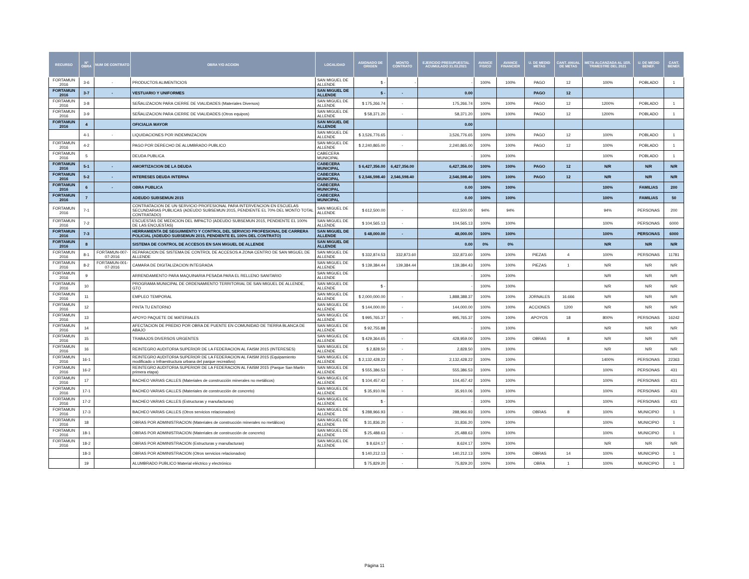| RECURSO | N° OBRA | NUM DE CONTRATO | OBRA Y/O ACCION | LOCALIDAD | ASIGNADO DE ORIGEN | MONTO CONTRATO | EJERCIDO PRESUPUESTAL ACUMULADO 31.03.2021 | AVANCE FISICO | AVANCE FINANCIER | U. DE MEDID METAS | CANT. ANUAL DE METAS | META ALCANZADA AL 1ER. TRIMESTRE DEL 2021 | U. DE MEDID BENEF. | CANT. BENEF. |
| --- | --- | --- | --- | --- | --- | --- | --- | --- | --- | --- | --- | --- | --- | --- |
| FORTAMUN 2016 | 3-6 | - | PRODUCTOS ALIMENTICIOS | SAN MIGUEL DE ALLENDE | $ - | - | - | 100% | 100% | PAGO | 12 | 100% | POBLADO | 1 |
| FORTAMUN 2016 | 3-7 | - | VESTUARIO Y UNIFORMES | SAN MIGUEL DE ALLENDE | $ - | - | 0.00 | | | PAGO | 12 | | | |
| FORTAMUN 2016 | 3-8 | | SEÑALIZACION PARA CIERRE DE VIALIDADES (Materiales Diversos) | SAN MIGUEL DE ALLENDE | $ 175,266.74 | - | 175,266.74 | 100% | 100% | PAGO | 12 | 1200% | POBLADO | 1 |
| FORTAMUN 2016 | 3-9 | | SEÑALIZACION PARA CIERRE DE VIALIDADES (Otros equipos) | SAN MIGUEL DE ALLENDE | $ 58,371.20 | - | 58,371.20 | 100% | 100% | PAGO | 12 | 1200% | POBLADO | 1 |
| FORTAMUN 2016 | 4 | | OFICIALIA MAYOR | SAN MIGUEL DE ALLENDE | | | 0.00 | | | | | | | |
| | 4-1 | - | LIQUIDACIONES POR INDEMNIZACION | SAN MIGUEL DE ALLENDE | $ 3,526,776.65 | - | 3,526,776.65 | 100% | 100% | PAGO | 12 | 100% | POBLADO | 1 |
| FORTAMUN 2016 | 4-2 | | PAGO POR DERECHO DE ALUMBRADO PUBLICO | SAN MIGUEL DE ALLENDE | $ 2,240,865.00 | - | 2,240,865.00 | 100% | 100% | PAGO | 12 | 100% | POBLADO | 1 |
| FORTAMUN 2016 | 5 | | DEUDA PUBLICA | CABECERA MUNICIPAL | | | - | 100% | 100% | | | 100% | POBLADO | 1 |
| FORTAMUN 2016 | 5-1 | - | AMORTIZACION DE LA DEUDA | CABECERA MUNICIPAL | $ 6,427,356.00 | 6,427,356.00 | 6,427,356.00 | 100% | 100% | PAGO | 12 | N/R | N/R | N/R |
| FORTAMUN 2016 | 5-2 | - | INTERESES DEUDA INTERNA | CABECERA MUNICIPAL | $ 2,546,598.40 | 2,546,598.40 | 2,546,598.40 | 100% | 100% | PAGO | 12 | N/R | N/R | N/R |
| FORTAMUN 2016 | 6 | - | OBRA PUBLICA | CABECERA MUNICIPAL | | | 0.00 | 100% | 100% | | | 100% | FAMILIAS | 200 |
| FORTAMUN 2016 | 7 | | ADEUDO SUBSEMUN 2015 | CABECERA MUNICIPAL | | | 0.00 | 100% | 100% | | | 100% | FAMILIAS | 50 |
| FORTAMUN 2016 | 7-1 | | CONTRATACION DE UN SERVICIO PROFESIONAL PARA INTERVENCION EN ESCUELAS SECUNDARIAS PUBLICAS (ADEUDO SUBSEMUN 2015, PENDIENTE EL 70% DEL MONTO TOTAL CONTRATADO) | SAN MIGUEL DE ALLENDE | $ 612,500.00 | - | 612,500.00 | 94% | 94% | | | 94% | PERSONAS | 200 |
| FORTAMUN 2016 | 7-2 | | ESCUESTAS DE MEDICION DEL IMPACTO (ADEUDO SUBSEMUN 2015, PENDIENTE EL 100% DE LAS ENCUESTAS) | SAN MIGUEL DE ALLENDE | $ 104,565.13 | - | 104,565.13 | 100% | 100% | | | 100% | PERSONAS | 6000 |
| FORTAMUN 2016 | 7-3 | | HERRAMIENTA DE SEGUIMIENTO Y CONTROL DEL SERVICIO PROFESIONAL DE CARRERA POLICIAL (ADEUDO SUBSEMUN 2015, PENDIENTE EL 100% DEL CONTRATO) | SAN MIGUEL DE ALLENDE | $ 48,000.00 | - | 48,000.00 | 100% | 100% | | | 100% | PERSONAS | 6000 |
| FORTAMUN 2016 | 8 | | SISTEMA DE CONTROL DE ACCESOS EN SAN MIGUEL DE ALLENDE | SAN MIGUEL DE ALLENDE | | | 0.00 | 0% | 0% | | | N/R | N/R | N/R |
| FORTAMUN 2016 | 8-1 | FORTAMUN-007-07-2016 | REPARACION DE SISTEMA DE CONTROL DE ACCESOS A ZONA CENTRO DE SAN MIGUEL DE ALLENDE | SAN MIGUEL DE ALLENDE | $ 332,874.53 | 332,873.60 | 332,873.60 | 100% | 100% | PIEZAS | 4 | 100% | PERSONAS | 11781 |
| FORTAMUN 2016 | 8-2 | FORTAMUN-001-07-2016 | CAMARA DE DIGITALIZACION INTEGRADA | SAN MIGUEL DE ALLENDE | $ 139,384.44 | 139,384.44 | 139,384.43 | 100% | 100% | PIEZAS | 1 | N/R | N/R | N/R |
| FORTAMUN 2016 | 9 | | ARRENDAMIENTO PARA MAQUINARIA PESADA PARA EL RELLENO SANITARIO | SAN MIGUEL DE ALLENDE | | | - | 100% | 100% | | | N/R | N/R | N/R |
| FORTAMUN 2016 | 10 | | PROGRAMA MUNICIPAL DE ORDENAMIENTO TERRITORIAL DE SAN MIGUEL DE ALLENDE, GTO | SAN MIGUEL DE ALLENDE | $ - | | - | 100% | 100% | | | N/R | N/R | N/R |
| FORTAMUN 2016 | 11 | | EMPLEO TEMPORAL | SAN MIGUEL DE ALLENDE | $ 2,000,000.00 | - | 1,888,388.37 | 100% | 100% | JORNALES | 16.666 | N/R | N/R | N/R |
| FORTAMUN 2016 | 12 | | PINTA TU ENTORNO | SAN MIGUEL DE ALLENDE | $ 144,000.00 | - | 144,000.00 | 100% | 100% | ACCIONES | 1200 | N/R | N/R | N/R |
| FORTAMUN 2016 | 13 | | APOYO PAQUETE DE MATERIALES | SAN MIGUEL DE ALLENDE | $ 995,765.37 | - | 995,765.37 | 100% | 100% | APOYOS | 18 | 800% | PERSONAS | 16242 |
| FORTAMUN 2016 | 14 | | AFECTACION DE PREDIO POR OBRA DE PUENTE EN COMUNIDAD DE TIERRA BLANCA DE ABAJO | SAN MIGUEL DE ALLENDE | $ 92,755.88 | | - | 100% | 100% | | | N/R | N/R | N/R |
| FORTAMUN 2016 | 15 | | TRABAJOS DIVERSOS URGENTES | SAN MIGUEL DE ALLENDE | $ 429,364.65 | - | 428,959.00 | 100% | 100% | OBRAS | 8 | N/R | N/R | N/R |
| FORTAMUN 2016 | 16 | | REINTEGRO AUDITORIA SUPERIOR DE LA FEDERACION AL FAISM 2015 (INTERESES) | SAN MIGUEL DE ALLENDE | $ 2,828.50 | - | 2,828.50 | 100% | 100% | | | N/R | N/R | N/R |
| FORTAMUN 2016 | 16-1 | | REINTEGRO AUDITORIA SUPERIOR DE LA FEDERACION AL FAISM 2015 (Equipamiento modificado o Infraestructura urbana del parque recreativo) | SAN MIGUEL DE ALLENDE | $ 2,132,428.22 | - | 2,132,428.22 | 100% | 100% | | | 1400% | PERSONAS | 22363 |
| FORTAMUN 2016 | 16-2 | | REINTEGRO AUDITORIA SUPERIOR DE LA FEDERACION AL FAISM 2015 (Parque San Martin primera etapa) | SAN MIGUEL DE ALLENDE | $ 555,386.53 | - | 555,386.53 | 100% | 100% | | | 100% | PERSONAS | 431 |
| FORTAMUN 2016 | 17 | | BACHEO VARIAS CALLES (Materiales de construcción minerales no metálicos) | SAN MIGUEL DE ALLENDE | $ 104,457.42 | - | 104,457.42 | 100% | 100% | | | 100% | PERSONAS | 431 |
| FORTAMUN 2016 | 17-1 | | BACHEO VARIAS CALLES (Materiales de construcción de concreto) | SAN MIGUEL DE ALLENDE | $ 35,910.06 | - | 35,910.06 | 100% | 100% | | | 100% | PERSONAS | 431 |
| FORTAMUN 2016 | 17-2 | | BACHEO VARIAS CALLES (Estructuras y manufacturas) | SAN MIGUEL DE ALLENDE | $ - | | - | 100% | 100% | | | 100% | PERSONAS | 431 |
| FORTAMUN 2016 | 17-3 | | BACHEO VARIAS CALLES (Otros servicios relacionados) | SAN MIGUEL DE ALLENDE | $ 288,966.93 | - | 288,966.93 | 100% | 100% | OBRAS | 8 | 100% | MUNICIPIO | 1 |
| FORTAMUN 2016 | 18 | | OBRAS POR ADMINISTRACION (Materiales de construcción minerales no metálicos) | SAN MIGUEL DE ALLENDE | $ 31,836.20 | - | 31,836.20 | 100% | 100% | | | 100% | MUNICIPIO | 1 |
| FORTAMUN 2016 | 18-1 | | OBRAS POR ADMINISTRACION (Materiales de construcción de concreto) | SAN MIGUEL DE ALLENDE | $ 25,488.63 | - | 25,488.63 | 100% | 100% | | | 100% | MUNICIPIO | 1 |
| FORTAMUN 2016 | 18-2 | | OBRAS POR ADMINISTRACION (Estructuras y manufacturas) | SAN MIGUEL DE ALLENDE | $ 8,624.17 | - | 8,624.17 | 100% | 100% | | | N/R | N/R | N/R |
| | 18-3 | | OBRAS POR ADMINISTRACION (Otros servicios relacionados) | | $ 140,212.13 | - | 140,212.13 | 100% | 100% | OBRAS | 14 | 100% | MUNICIPIO | 1 |
| | 19 | | ALUMBRADO PUBLICO Material eléctrico y electrónico | | $ 75,829.20 | - | 75,829.20 | 100% | 100% | OBRA | 1 | 100% | MUNICIPIO | 1 |
Página 11